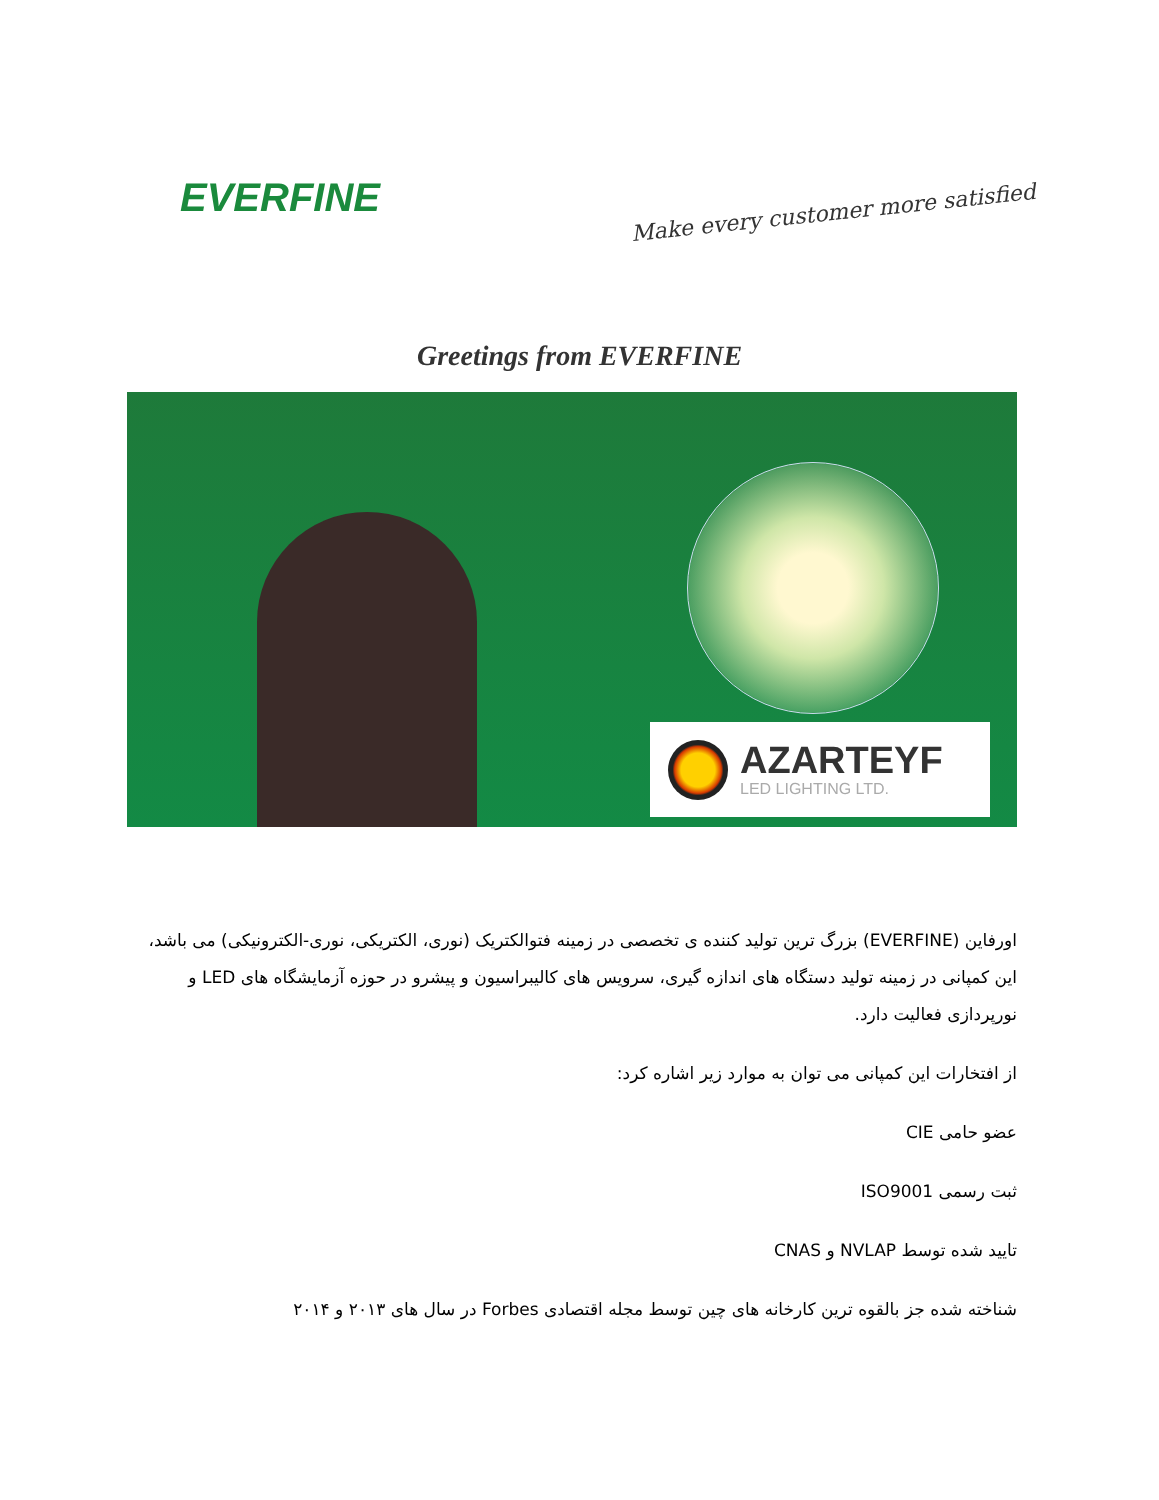EVERFINE
Make every customer more satisfied
Greetings from EVERFINE
AZARTEYF
LED LIGHTING LTD.
اورفاین (EVERFINE) بزرگ ترین تولید کننده ی تخصصی در زمینه فتوالکتریک (نوری، الکتریکی، نوری-الکترونیکی) می باشد، این کمپانی در زمینه تولید دستگاه های اندازه گیری، سرویس های کالیبراسیون و پیشرو در حوزه آزمایشگاه های LED و نورپردازی فعالیت دارد.
از افتخارات این کمپانی می توان به موارد زیر اشاره کرد:
عضو حامی CIE
ثبت رسمی ISO9001
تایید شده توسط NVLAP و CNAS
شناخته شده جز بالقوه ترین کارخانه های چین توسط مجله اقتصادی Forbes در سال های ۲۰۱۳ و ۲۰۱۴